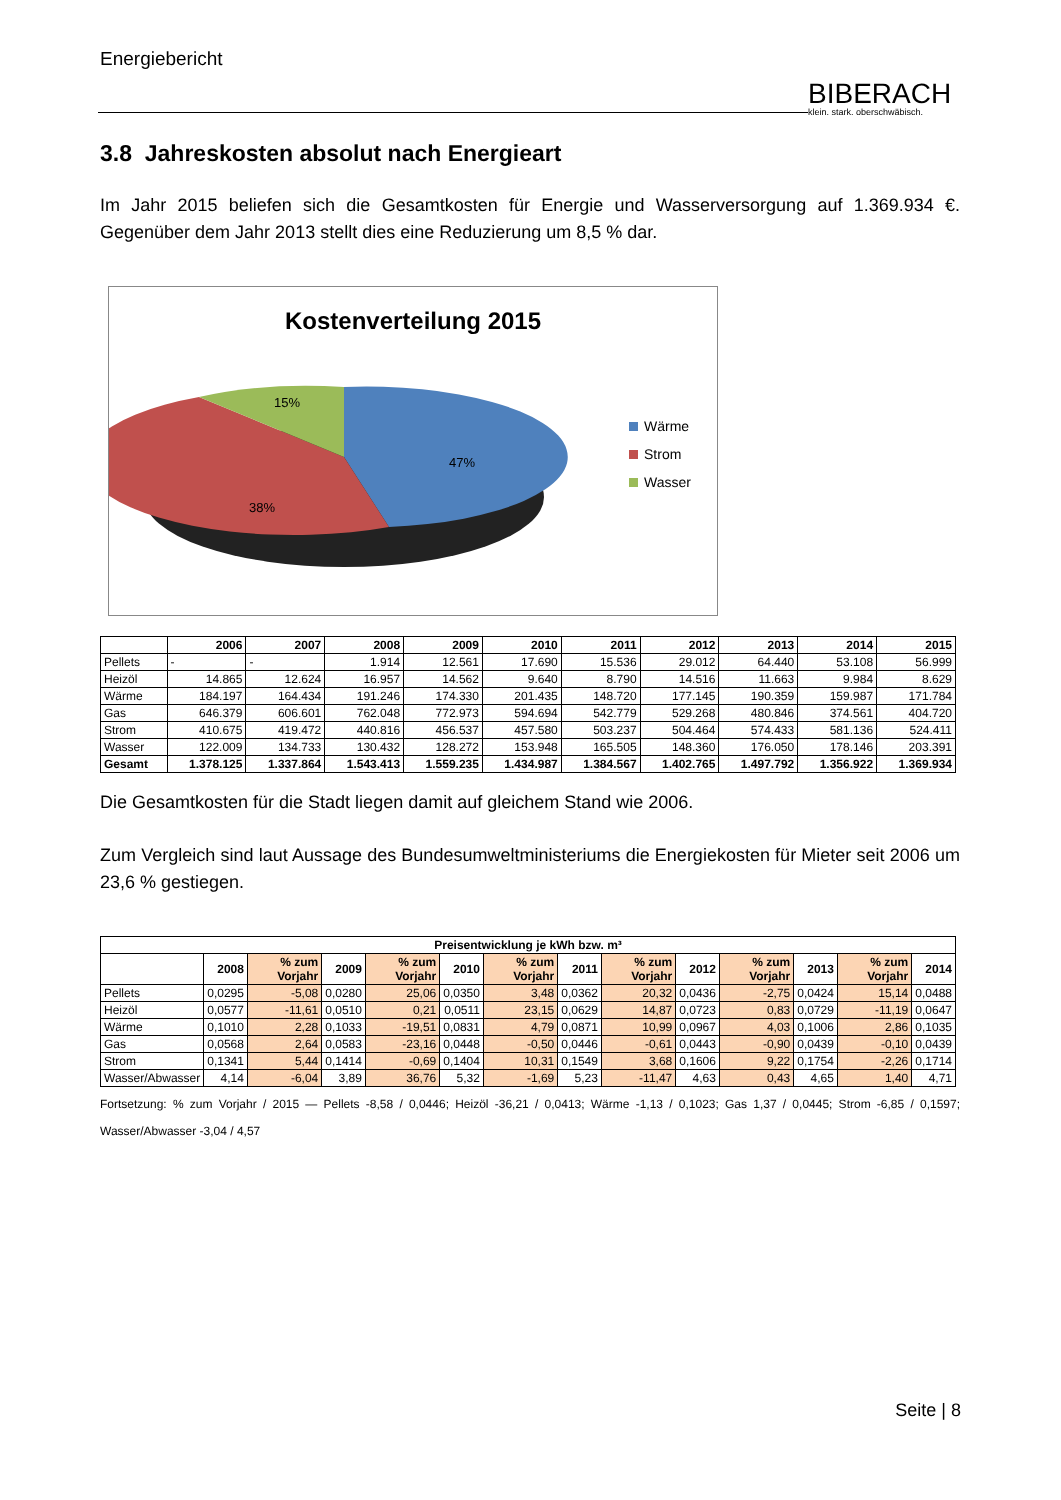Energiebericht
BIBERACH
klein. stark. oberschwäbisch.
3.8 Jahreskosten absolut nach Energieart
Im Jahr 2015 beliefen sich die Gesamtkosten für Energie und Wasserversorgung auf 1.369.934 €. Gegenüber dem Jahr 2013 stellt dies eine Reduzierung um 8,5 % dar.
Kostenverteilung 2015
15%
47%
38%
Wärme
Strom
Wasser
| | 2006 | 2007 | 2008 | 2009 | 2010 | 2011 | 2012 | 2013 | 2014 | 2015 |
| --- | --- | --- | --- | --- | --- | --- | --- | --- | --- | --- |
| Pellets | - | - | 1.914 | 12.561 | 17.690 | 15.536 | 29.012 | 64.440 | 53.108 | 56.999 |
| Heizöl | 14.865 | 12.624 | 16.957 | 14.562 | 9.640 | 8.790 | 14.516 | 11.663 | 9.984 | 8.629 |
| Wärme | 184.197 | 164.434 | 191.246 | 174.330 | 201.435 | 148.720 | 177.145 | 190.359 | 159.987 | 171.784 |
| Gas | 646.379 | 606.601 | 762.048 | 772.973 | 594.694 | 542.779 | 529.268 | 480.846 | 374.561 | 404.720 |
| Strom | 410.675 | 419.472 | 440.816 | 456.537 | 457.580 | 503.237 | 504.464 | 574.433 | 581.136 | 524.411 |
| Wasser | 122.009 | 134.733 | 130.432 | 128.272 | 153.948 | 165.505 | 148.360 | 176.050 | 178.146 | 203.391 |
| Gesamt | 1.378.125 | 1.337.864 | 1.543.413 | 1.559.235 | 1.434.987 | 1.384.567 | 1.402.765 | 1.497.792 | 1.356.922 | 1.369.934 |
Die Gesamtkosten für die Stadt liegen damit auf gleichem Stand wie 2006.
Zum Vergleich sind laut Aussage des Bundesumweltministeriums die Energiekosten für Mieter seit 2006 um 23,6 % gestiegen.
| Preisentwicklung je kWh bzw. m³ | | | | | | | | | | | | | |
| --- | --- | --- | --- | --- | --- | --- | --- | --- | --- | --- | --- | --- | --- |
| | 2008 | % zum Vorjahr | 2009 | % zum Vorjahr | 2010 | % zum Vorjahr | 2011 | % zum Vorjahr | 2012 | % zum Vorjahr | 2013 | % zum Vorjahr | 2014 |
| Pellets | 0,0295 | -5,08 | 0,0280 | 25,06 | 0,0350 | 3,48 | 0,0362 | 20,32 | 0,0436 | -2,75 | 0,0424 | 15,14 | 0,0488 |
| Heizöl | 0,0577 | -11,61 | 0,0510 | 0,21 | 0,0511 | 23,15 | 0,0629 | 14,87 | 0,0723 | 0,83 | 0,0729 | -11,19 | 0,0647 |
| Wärme | 0,1010 | 2,28 | 0,1033 | -19,51 | 0,0831 | 4,79 | 0,0871 | 10,99 | 0,0967 | 4,03 | 0,1006 | 2,86 | 0,1035 |
| Gas | 0,0568 | 2,64 | 0,0583 | -23,16 | 0,0448 | -0,50 | 0,0446 | -0,61 | 0,0443 | -0,90 | 0,0439 | -0,10 | 0,0439 |
| Strom | 0,1341 | 5,44 | 0,1414 | -0,69 | 0,1404 | 10,31 | 0,1549 | 3,68 | 0,1606 | 9,22 | 0,1754 | -2,26 | 0,1714 |
| Wasser/Abwasser | 4,14 | -6,04 | 3,89 | 36,76 | 5,32 | -1,69 | 5,23 | -11,47 | 4,63 | 0,43 | 4,65 | 1,40 | 4,71 |
Fortsetzung: % zum Vorjahr / 2015 — Pellets -8,58 / 0,0446; Heizöl -36,21 / 0,0413; Wärme -1,13 / 0,1023; Gas 1,37 / 0,0445; Strom -6,85 / 0,1597; Wasser/Abwasser -3,04 / 4,57
Seite | 8